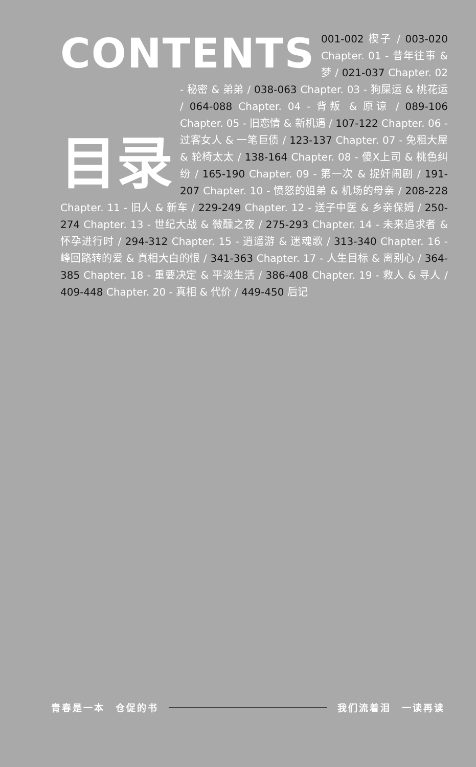CONTENTS
目录
001-002 楔子 / 003-020 Chapter. 01 - 昔年往事 & 梦 / 021-037 Chapter. 02 - 秘密 & 弟弟 / 038-063 Chapter. 03 - 狗屎运 & 桃花运 / 064-088 Chapter. 04 - 背叛 & 原谅 / 089-106 Chapter. 05 - 旧恋情 & 新机遇 / 107-122 Chapter. 06 - 过客女人 & 一笔巨债 / 123-137 Chapter. 07 - 免租大屋 & 轮椅太太 / 138-164 Chapter. 08 - 傻X上司 & 桃色纠纷 / 165-190 Chapter. 09 - 第一次 & 捉奸闹剧 / 191-207 Chapter. 10 - 愤怒的姐弟 & 机场的母亲 / 208-228 Chapter. 11 - 旧人 & 新车 / 229-249 Chapter. 12 - 送子中医 & 乡亲保姆 / 250-274 Chapter. 13 - 世纪大战 & 微醺之夜 / 275-293 Chapter. 14 - 未来追求者 & 怀孕进行时 / 294-312 Chapter. 15 - 逍遥游 & 迷魂歌 / 313-340 Chapter. 16 - 峰回路转的爱 & 真相大白的恨 / 341-363 Chapter. 17 - 人生目标 & 离别心 / 364-385 Chapter. 18 - 重要决定 & 平淡生活 / 386-408 Chapter. 19 - 救人 & 寻人 / 409-448 Chapter. 20 - 真相 & 代价 / 449-450 后记
青春是一本　仓促的书 我们流着泪　一读再读